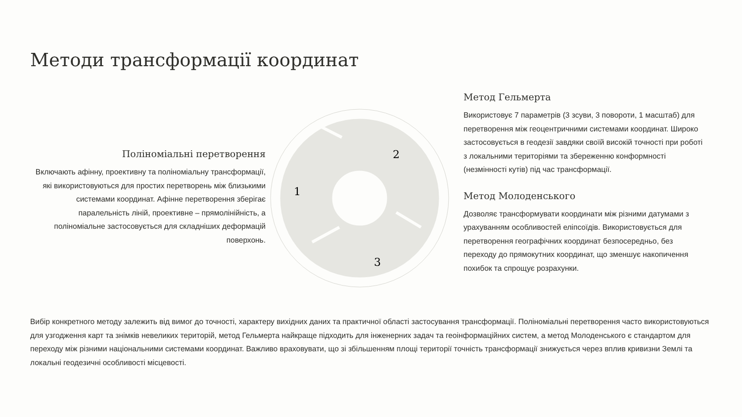Методи трансформації координат
Поліноміальні перетворення
Включають афінну, проективну та поліноміальну трансформації, які використовуються для простих перетворень між близькими системами координат. Афінне перетворення зберігає паралельність ліній, проективне – прямолінійність, а поліноміальне застосовується для складніших деформацій поверхонь.
1
2
3
Метод Гельмерта
Використовує 7 параметрів (3 зсуви, 3 повороти, 1 масштаб) для перетворення між геоцентричними системами координат. Широко застосовується в геодезії завдяки своїй високій точності при роботі з локальними територіями та збереженню конформності (незмінності кутів) під час трансформації.
Метод Молоденського
Дозволяє трансформувати координати між різними датумами з урахуванням особливостей еліпсоїдів. Використовується для перетворення географічних координат безпосередньо, без переходу до прямокутних координат, що зменшує накопичення похибок та спрощує розрахунки.
Вибір конкретного методу залежить від вимог до точності, характеру вихідних даних та практичної області застосування трансформації. Поліноміальні перетворення часто використовуються для узгодження карт та знімків невеликих територій, метод Гельмерта найкраще підходить для інженерних задач та геоінформаційних систем, а метод Молоденського є стандартом для переходу між різними національними системами координат. Важливо враховувати, що зі збільшенням площі території точність трансформації знижується через вплив кривизни Землі та локальні геодезичні особливості місцевості.